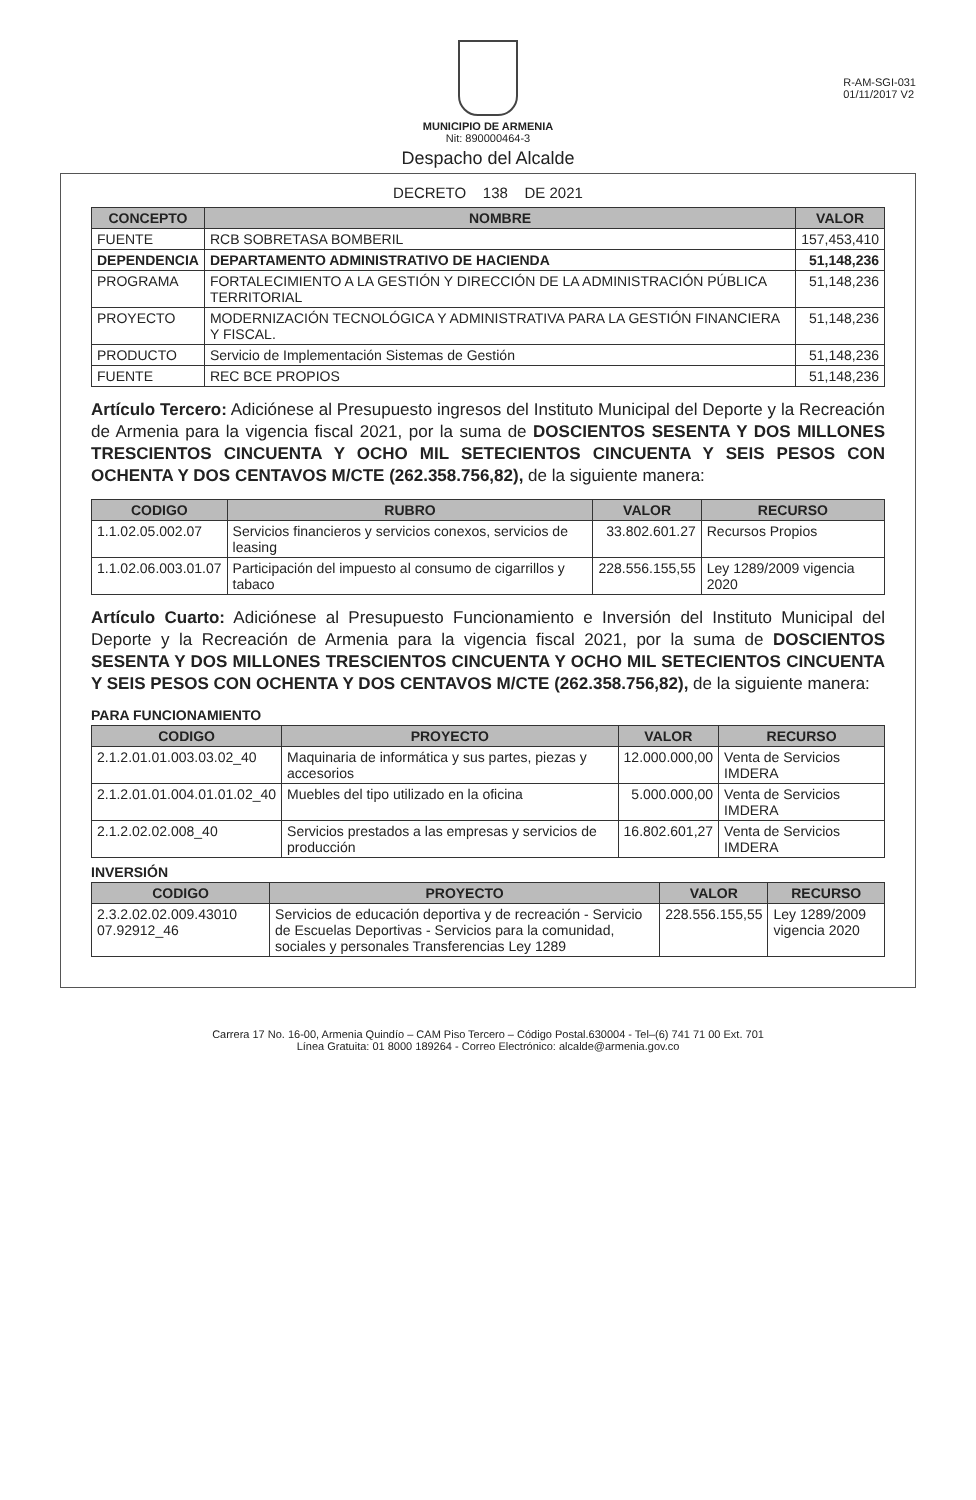R-AM-SGI-031
01/11/2017 V2
MUNICIPIO DE ARMENIA
Nit: 890000464-3
Despacho del Alcalde
DECRETO 138 DE 2021
| CONCEPTO | NOMBRE | VALOR |
| --- | --- | --- |
| FUENTE | RCB SOBRETASA BOMBERIL | 157,453,410 |
| DEPENDENCIA | DEPARTAMENTO ADMINISTRATIVO DE HACIENDA | 51,148,236 |
| PROGRAMA | FORTALECIMIENTO A LA GESTIÓN Y DIRECCIÓN DE LA ADMINISTRACIÓN PÚBLICA TERRITORIAL | 51,148,236 |
| PROYECTO | MODERNIZACIÓN TECNOLÓGICA Y ADMINISTRATIVA PARA LA GESTIÓN FINANCIERA Y FISCAL. | 51,148,236 |
| PRODUCTO | Servicio de Implementación Sistemas de Gestión | 51,148,236 |
| FUENTE | REC BCE PROPIOS | 51,148,236 |
Artículo Tercero: Adiciónese al Presupuesto ingresos del Instituto Municipal del Deporte y la Recreación de Armenia para la vigencia fiscal 2021, por la suma de DOSCIENTOS SESENTA Y DOS MILLONES TRESCIENTOS CINCUENTA Y OCHO MIL SETECIENTOS CINCUENTA Y SEIS PESOS CON OCHENTA Y DOS CENTAVOS M/CTE (262.358.756,82), de la siguiente manera:
| CODIGO | RUBRO | VALOR | RECURSO |
| --- | --- | --- | --- |
| 1.1.02.05.002.07 | Servicios financieros y servicios conexos, servicios de leasing | 33.802.601.27 | Recursos Propios |
| 1.1.02.06.003.01.07 | Participación del impuesto al consumo de cigarrillos y tabaco | 228.556.155,55 | Ley 1289/2009 vigencia 2020 |
Artículo Cuarto: Adiciónese al Presupuesto Funcionamiento e Inversión del Instituto Municipal del Deporte y la Recreación de Armenia para la vigencia fiscal 2021, por la suma de DOSCIENTOS SESENTA Y DOS MILLONES TRESCIENTOS CINCUENTA Y OCHO MIL SETECIENTOS CINCUENTA Y SEIS PESOS CON OCHENTA Y DOS CENTAVOS M/CTE (262.358.756,82), de la siguiente manera:
PARA FUNCIONAMIENTO
| CODIGO | PROYECTO | VALOR | RECURSO |
| --- | --- | --- | --- |
| 2.1.2.01.01.003.03.02_40 | Maquinaria de informática y sus partes, piezas y accesorios | 12.000.000,00 | Venta de Servicios IMDERA |
| 2.1.2.01.01.004.01.01.02_40 | Muebles del tipo utilizado en la oficina | 5.000.000,00 | Venta de Servicios IMDERA |
| 2.1.2.02.02.008_40 | Servicios prestados a las empresas y servicios de producción | 16.802.601,27 | Venta de Servicios IMDERA |
INVERSIÓN
| CODIGO | PROYECTO | VALOR | RECURSO |
| --- | --- | --- | --- |
| 2.3.2.02.02.009.43010 07.92912_46 | Servicios de educación deportiva y de recreación - Servicio de Escuelas Deportivas - Servicios para la comunidad, sociales y personales Transferencias Ley 1289 | 228.556.155,55 | Ley 1289/2009 vigencia 2020 |
Carrera 17 No. 16-00, Armenia Quindío – CAM Piso Tercero – Código Postal.630004 - Tel–(6) 741 71 00 Ext. 701
Línea Gratuita: 01 8000 189264 - Correo Electrónico: alcalde@armenia.gov.co